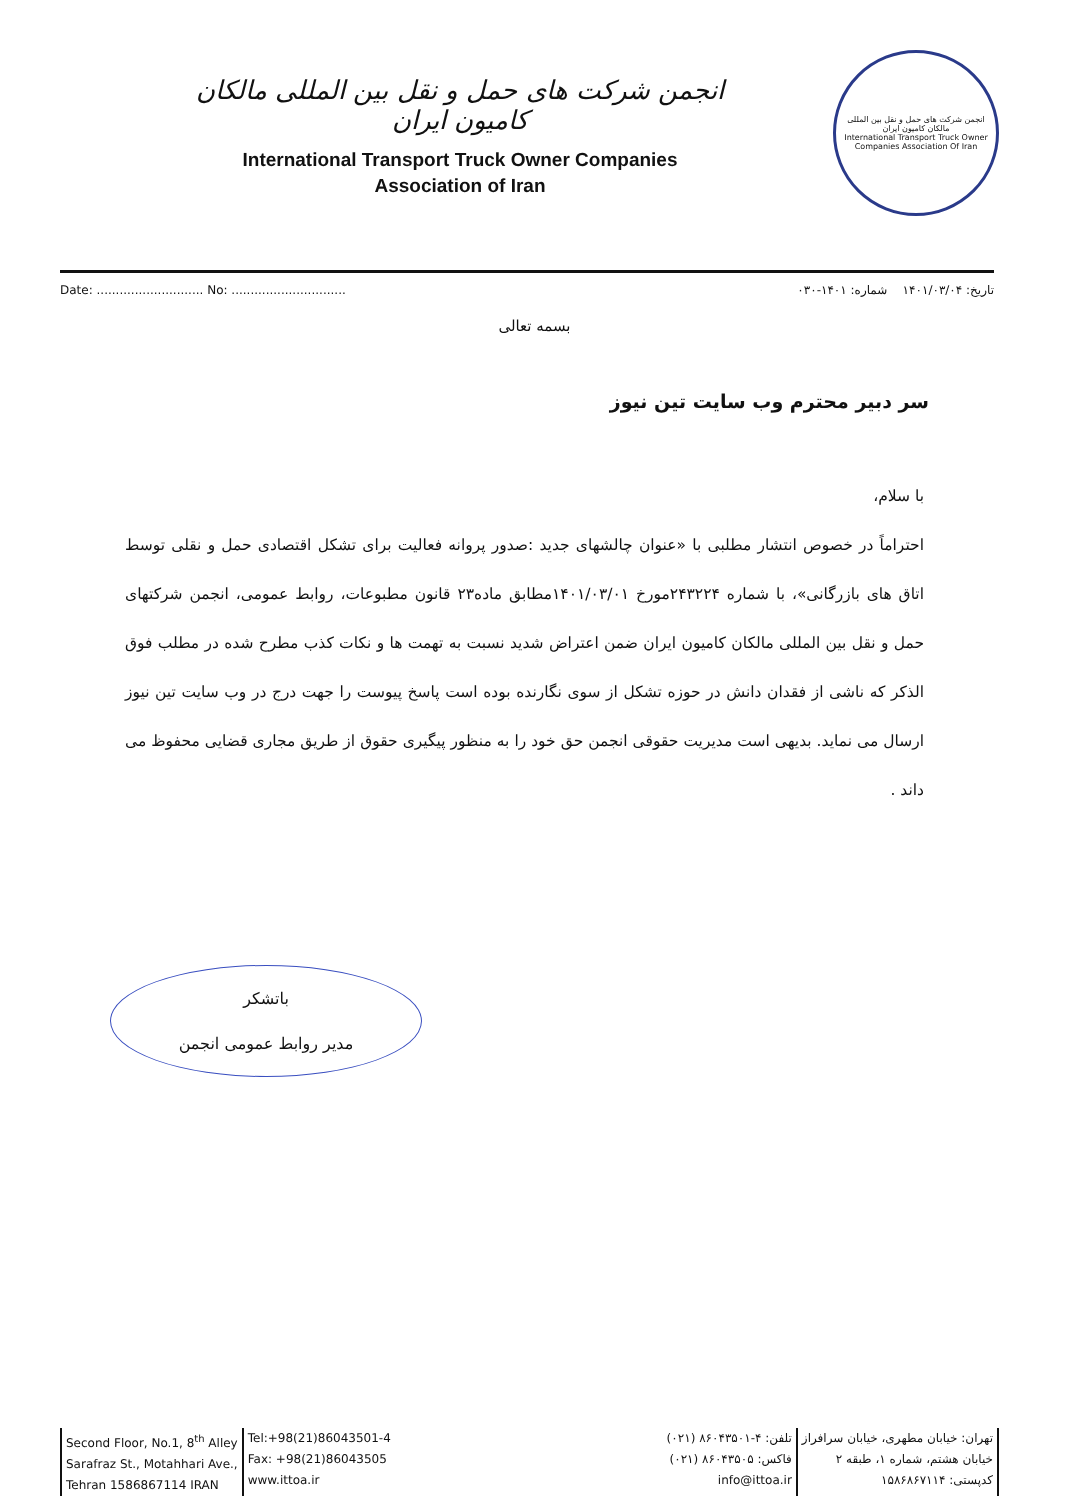انجمن شرکت های حمل و نقل بین المللی مالکان کامیون ایران
International Transport Truck Owner Companies
Association of Iran
انجمن شرکت های حمل و نقل بین المللی مالکان کامیون ایران
International Transport Truck Owner Companies Association Of Iran
Date: ............................ No: ..............................
تاریخ: ۱۴۰۱/۰۳/۰۴ شماره: ۱۴۰۱-۰۳۰
بسمه تعالی
سر دبیر محترم وب سایت تین نیوز
با سلام،
احتراماً در خصوص انتشار مطلبی با «عنوان چالشهای جدید :صدور پروانه فعالیت برای تشکل اقتصادی حمل و نقلی توسط اتاق های بازرگانی»، با شماره ۲۴۳۲۲۴مورخ ۱۴۰۱/۰۳/۰۱مطابق ماده۲۳ قانون مطبوعات، روابط عمومی، انجمن شرکتهای حمل و نقل بین المللی مالکان کامیون ایران ضمن اعتراض شدید نسبت به تهمت ها و نکات کذب مطرح شده در مطلب فوق الذکر که ناشی از فقدان دانش در حوزه تشکل از سوی نگارنده بوده است پاسخ پیوست را جهت درج در وب سایت تین نیوز ارسال می نماید. بدیهی است مدیریت حقوقی انجمن حق خود را به منظور پیگیری حقوق از طریق مجاری قضایی محفوظ می داند .
باتشکر
مدیر روابط عمومی انجمن
Second Floor, No.1, 8<sup>th</sup> Alley
Sarafraz St., Motahhari Ave.,
Tehran 1586867114 IRAN
Tel:+98(21)86043501-4
Fax: +98(21)86043505
www.ittoa.ir
تهران: خیابان مطهری، خیابان سرافراز
خیابان هشتم، شماره ۱، طبقه ۲
کدپستی: ۱۵۸۶۸۶۷۱۱۴
تلفن: ۴-۸۶۰۴۳۵۰۱ (۰۲۱)
فاکس: ۸۶۰۴۳۵۰۵ (۰۲۱)
info@ittoa.ir